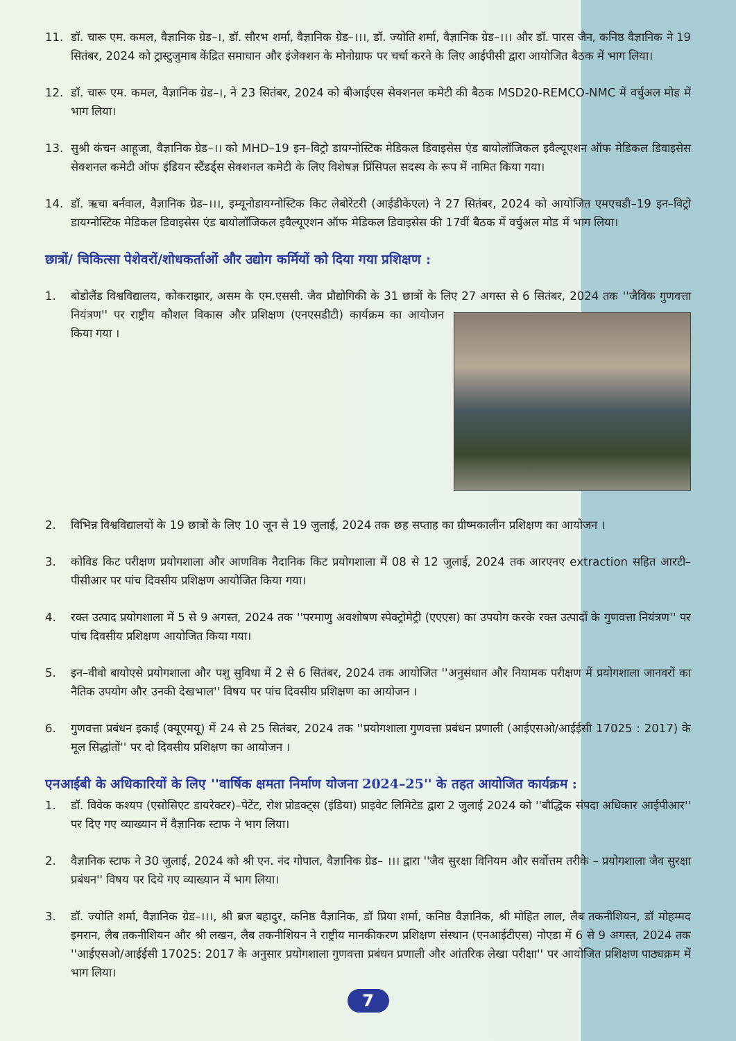11. डॉ. चारू एम. कमल, वैज्ञानिक ग्रेड–।, डॉ. सौरभ शर्मा, वैज्ञानिक ग्रेड–।।।, डॉ. ज्योति शर्मा, वैज्ञानिक ग्रेड–।।। और डॉ. पारस जैन, कनिष्ठ वैज्ञानिक ने 19 सितंबर, 2024 को ट्रास्टुजुमाब केंद्रित समाधान और इंजेक्शन के मोनोग्राफ पर चर्चा करने के लिए आईपीसी द्वारा आयोजित बैठक में भाग लिया।
12. डॉ. चारू एम. कमल, वैज्ञानिक ग्रेड–।, ने 23 सितंबर, 2024 को बीआईएस सेक्शनल कमेटी की बैठक MSD20-REMCO-NMC में वर्चुअल मोड में भाग लिया।
13. सुश्री कंचन आहूजा, वैज्ञानिक ग्रेड–।। को MHD–19 इन–विट्रो डायग्नोस्टिक मेडिकल डिवाइसेस एंड बायोलॉजिकल इवैल्यूएशन ऑफ मेडिकल डिवाइसेस सेक्शनल कमेटी ऑफ इंडियन स्टैंडर्ड्स सेक्शनल कमेटी के लिए विशेषज्ञ प्रिंसिपल सदस्य के रूप में नामित किया गया।
14. डॉ. ऋचा बर्नवाल, वैज्ञानिक ग्रेड–।।।, इम्यूनोडायग्नोस्टिक किट लेबोरेटरी (आईडीकेएल) ने 27 सितंबर, 2024 को आयोजित एमएचडी–19 इन–विट्रो डायग्नोस्टिक मेडिकल डिवाइसेस एंड बायोलॉजिकल इवैल्यूएशन ऑफ मेडिकल डिवाइसेस की 17वीं बैठक में वर्चुअल मोड में भाग लिया।
छात्रों/ चिकित्सा पेशेवरों/शोधकर्ताओं और उद्योग कर्मियों को दिया गया प्रशिक्षण :
1. बोडोलैंड विश्वविद्यालय, कोकराझार, असम के एम.एससी. जैव प्रौद्योगिकी के 31 छात्रों के लिए 27 अगस्त से 6 सितंबर, 2024 तक ''जैविक गुणवत्ता नियंत्रण'' पर राष्ट्रीय कौशल विकास
और प्रशिक्षण (एनएसडीटी) कार्यक्रम का आयोजन किया गया ।
2. विभिन्न विश्वविद्यालयों के 19 छात्रों के लिए 10 जून से 19 जुलाई, 2024 तक छह सप्ताह का ग्रीष्मकालीन प्रशिक्षण का आयोजन ।
3. कोविड किट परीक्षण प्रयोगशाला और आणविक नैदानिक किट प्रयोगशाला में 08 से 12 जुलाई, 2024 तक आरएनए extraction सहित आरटी–पीसीआर पर पांच दिवसीय प्रशिक्षण आयोजित किया गया।
4. रक्त उत्पाद प्रयोगशाला में 5 से 9 अगस्त, 2024 तक ''परमाणु अवशोषण स्पेक्ट्रोमेट्री (एएएस) का उपयोग करके रक्त उत्पादों के गुणवत्ता नियंत्रण'' पर पांच दिवसीय प्रशिक्षण आयोजित किया गया।
5. इन–वीवो बायोएसे प्रयोगशाला और पशु सुविधा में 2 से 6 सितंबर, 2024 तक आयोजित ''अनुसंधान और नियामक परीक्षण में प्रयोगशाला जानवरों का नैतिक उपयोग और उनकी देखभाल'' विषय पर पांच दिवसीय प्रशिक्षण का आयोजन ।
6. गुणवत्ता प्रबंधन इकाई (क्यूएमयू) में 24 से 25 सितंबर, 2024 तक ''प्रयोगशाला गुणवत्ता प्रबंधन प्रणाली (आईएसओ/आईईसी 17025 : 2017) के मूल सिद्धांतों'' पर दो दिवसीय प्रशिक्षण का आयोजन ।
एनआईबी के अधिकारियों के लिए ''वार्षिक क्षमता निर्माण योजना 2024–25'' के तहत आयोजित कार्यक्रम :
1. डॉ. विवेक कश्यप (एसोसिएट डायरेक्टर)–पेटेंट, रोश प्रोडक्ट्स (इंडिया) प्राइवेट लिमिटेड द्वारा 2 जुलाई 2024 को ''बौद्धिक संपदा अधिकार आईपीआर'' पर दिए गए व्याख्यान में वैज्ञानिक स्टाफ ने भाग लिया।
2. वैज्ञानिक स्टाफ ने 30 जुलाई, 2024 को श्री एन. नंद गोपाल, वैज्ञानिक ग्रेड– ।।। द्वारा ''जैव सुरक्षा विनियम और सर्वोत्तम तरीके – प्रयोगशाला जैव सुरक्षा प्रबंधन'' विषय पर दिये गए व्याख्यान में भाग लिया।
3. डॉ. ज्योति शर्मा, वैज्ञानिक ग्रेड–।।।, श्री ब्रज बहादुर, कनिष्ठ वैज्ञानिक, डॉ प्रिया शर्मा, कनिष्ठ वैज्ञानिक, श्री मोहित लाल, लैब तकनीशियन, डॉ मोहम्मद इमरान, लैब तकनीशियन और श्री लखन, लैब तकनीशियन ने राष्ट्रीय मानकीकरण प्रशिक्षण संस्थान (एनआईटीएस) नोएडा में 6 से 9 अगस्त, 2024 तक ''आईएसओ/आईईसी 17025: 2017 के अनुसार प्रयोगशाला गुणवत्ता प्रबंधन प्रणाली और आंतरिक लेखा परीक्षा'' पर आयोजित प्रशिक्षण पाठ्यक्रम में भाग लिया।
7